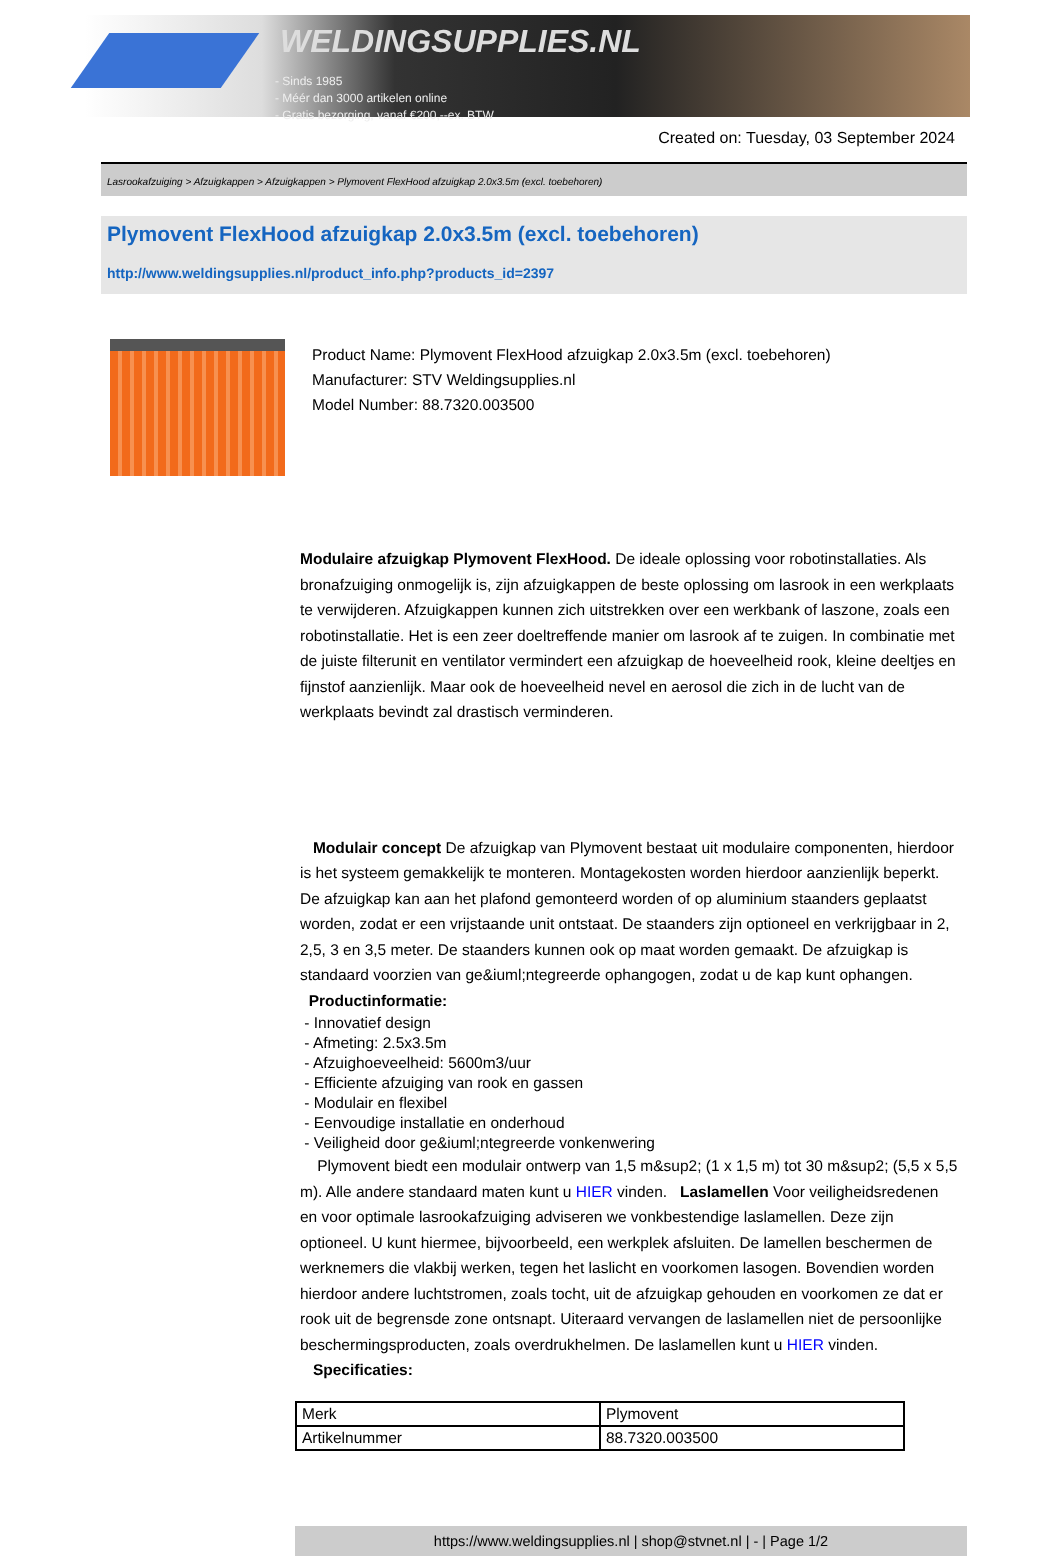WELDINGSUPPLIES.NL
- Sinds 1985
- Méér dan 3000 artikelen online
- Gratis bezorging, vanaf €200,--ex. BTW
Created on: Tuesday, 03 September 2024
Lasrookafzuiging > Afzuigkappen > Afzuigkappen > Plymovent FlexHood afzuigkap 2.0x3.5m (excl. toebehoren)
Plymovent FlexHood afzuigkap 2.0x3.5m (excl. toebehoren)
http://www.weldingsupplies.nl/product_info.php?products_id=2397
Product Name: Plymovent FlexHood afzuigkap 2.0x3.5m (excl. toebehoren)
Manufacturer: STV Weldingsupplies.nl
Model Number: 88.7320.003500
Modulaire afzuigkap Plymovent FlexHood. De ideale oplossing voor robotinstallaties. Als bronafzuiging onmogelijk is, zijn afzuigkappen de beste oplossing om lasrook in een werkplaats te verwijderen. Afzuigkappen kunnen zich uitstrekken over een werkbank of laszone, zoals een robotinstallatie. Het is een zeer doeltreffende manier om lasrook af te zuigen. In combinatie met de juiste filterunit en ventilator vermindert een afzuigkap de hoeveelheid rook, kleine deeltjes en fijnstof aanzienlijk. Maar ook de hoeveelheid nevel en aerosol die zich in de lucht van de werkplaats bevindt zal drastisch verminderen.
Modulair concept De afzuigkap van Plymovent bestaat uit modulaire componenten, hierdoor is het systeem gemakkelijk te monteren. Montagekosten worden hierdoor aanzienlijk beperkt. De afzuigkap kan aan het plafond gemonteerd worden of op aluminium staanders geplaatst worden, zodat er een vrijstaande unit ontstaat. De staanders zijn optioneel en verkrijgbaar in 2, 2,5, 3 en 3,5 meter. De staanders kunnen ook op maat worden gemaakt. De afzuigkap is standaard voorzien van ge&iuml;ntegreerde ophangogen, zodat u de kap kunt ophangen. Productinformatie:
- Innovatief design
- Afmeting: 2.5x3.5m
- Afzuighoeveelheid: 5600m3/uur
- Efficiente afzuiging van rook en gassen
- Modulair en flexibel
- Eenvoudige installatie en onderhoud
- Veiligheid door ge&iuml;ntegreerde vonkenwering
Plymovent biedt een modulair ontwerp van 1,5 m&sup2; (1 x 1,5 m) tot 30 m&sup2; (5,5 x 5,5 m). Alle andere standaard maten kunt u HIER vinden. Laslamellen Voor veiligheidsredenen en voor optimale lasrookafzuiging adviseren we vonkbestendige laslamellen. Deze zijn optioneel. U kunt hiermee, bijvoorbeeld, een werkplek afsluiten. De lamellen beschermen de werknemers die vlakbij werken, tegen het laslicht en voorkomen lasogen. Bovendien worden hierdoor andere luchtstromen, zoals tocht, uit de afzuigkap gehouden en voorkomen ze dat er rook uit de begrensde zone ontsnapt. Uiteraard vervangen de laslamellen niet de persoonlijke beschermingsproducten, zoals overdrukhelmen. De laslamellen kunt u HIER vinden. Specificaties:
| Merk | Plymovent |
| Artikelnummer | 88.7320.003500 |
https://www.weldingsupplies.nl | shop@stvnet.nl | - | Page 1/2